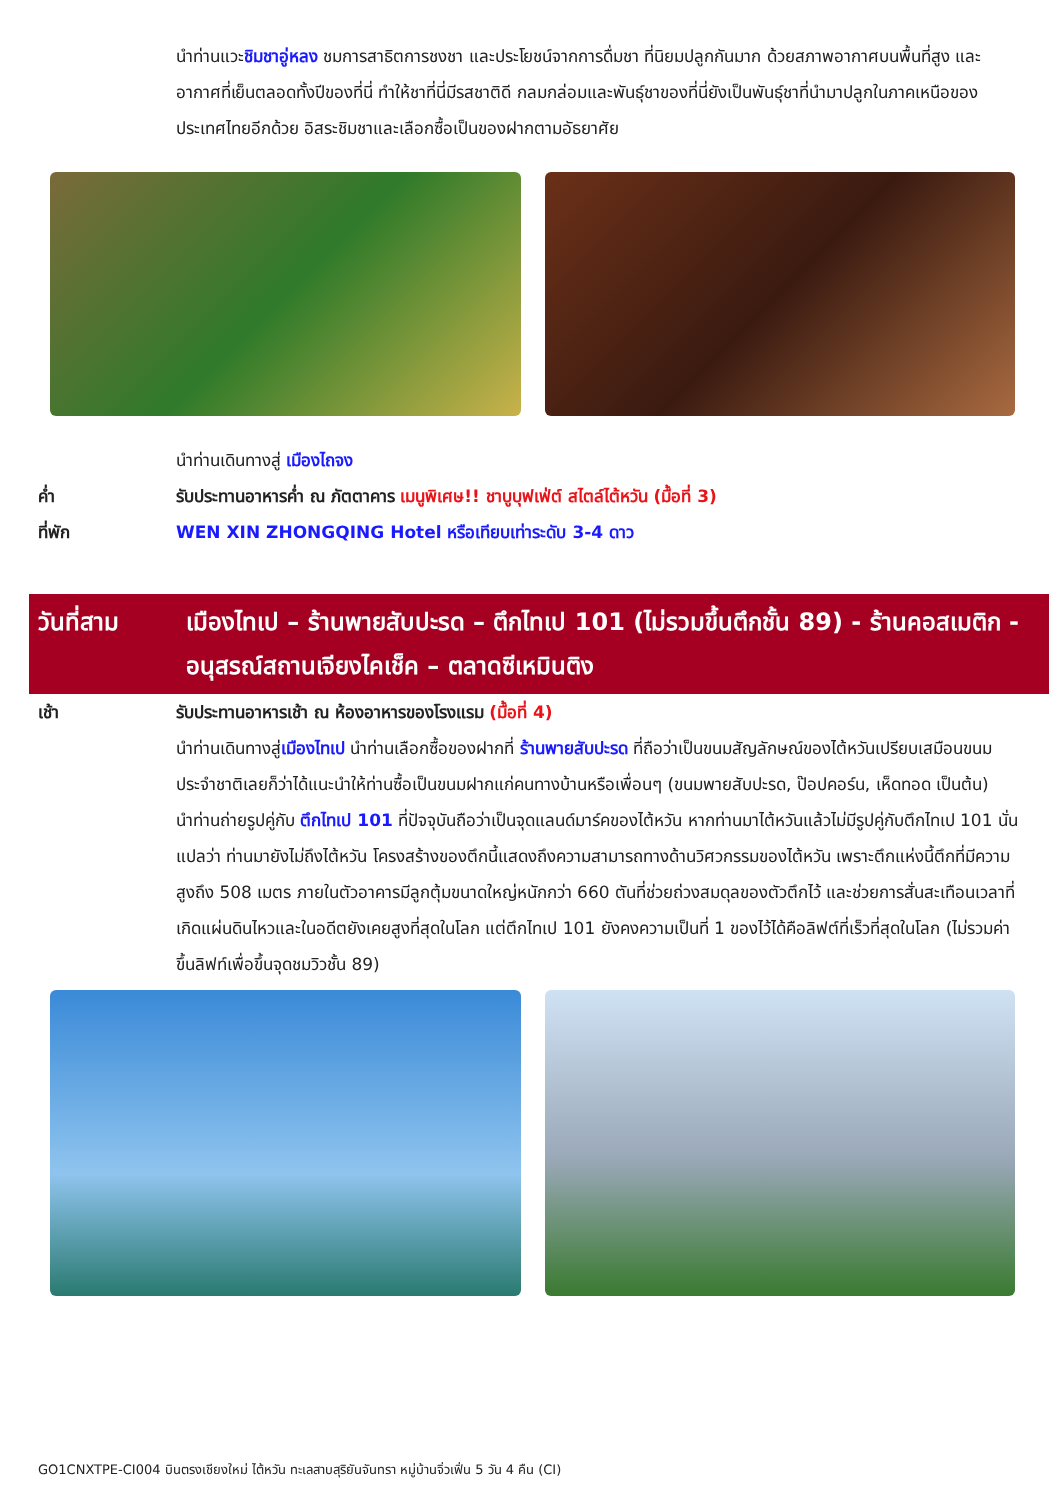นำท่านแวะชิมชาอู่หลง ชมการสาธิตการชงชา และประโยชน์จากการดื่มชา ที่นิยมปลูกกันมาก ด้วยสภาพอากาศบนพื้นที่สูง และอากาศที่เย็นตลอดทั้งปีของที่นี่ ทำให้ชาที่นี่มีรสชาติดี กลมกล่อมและพันธุ์ชาของที่นี่ยังเป็นพันธุ์ชาที่นำมาปลูกในภาคเหนือของประเทศไทยอีกด้วย อิสระชิมชาและเลือกซื้อเป็นของฝากตามอัธยาศัย
นำท่านเดินทางสู่ เมืองไถจง
ค่ำ รับประทานอาหารค่ำ ณ ภัตตาคาร เมนูพิเศษ!! ชาบูบุฟเฟ่ต์ สไตล์ไต้หวัน (มื้อที่ 3)
ที่พัก WEN XIN ZHONGQING Hotel หรือเทียบเท่าระดับ 3-4 ดาว
วันที่สาม เมืองไทเป – ร้านพายสับปะรด – ตึกไทเป 101 (ไม่รวมขึ้นตึกชั้น 89) - ร้านคอสเมติก - อนุสรณ์สถานเจียงไคเช็ค – ตลาดซีเหมินติง
เช้า รับประทานอาหารเช้า ณ ห้องอาหารของโรงแรม (มื้อที่ 4)
นำท่านเดินทางสู่เมืองไทเป นำท่านเลือกซื้อของฝากที่ ร้านพายสับปะรด ที่ถือว่าเป็นขนมสัญลักษณ์ของไต้หวันเปรียบเสมือนขนมประจำชาติเลยก็ว่าได้แนะนำให้ท่านซื้อเป็นขนมฝากแก่คนทางบ้านหรือเพื่อนๆ (ขนมพายสับปะรด, ป๊อปคอร์น, เห็ดทอด เป็นต้น)
นำท่านถ่ายรูปคู่กับ ตึกไทเป 101 ที่ปัจจุบันถือว่าเป็นจุดแลนด์มาร์คของไต้หวัน หากท่านมาไต้หวันแล้วไม่มีรูปคู่กับตึกไทเป 101 นั่นแปลว่า ท่านมายังไม่ถึงไต้หวัน โครงสร้างของตึกนี้แสดงถึงความสามารถทางด้านวิศวกรรมของไต้หวัน เพราะตึกแห่งนี้ตึกที่มีความสูงถึง 508 เมตร ภายในตัวอาคารมีลูกตุ้มขนาดใหญ่หนักกว่า 660 ตันที่ช่วยถ่วงสมดุลของตัวตึกไว้ และช่วยการสั่นสะเทือนเวลาที่เกิดแผ่นดินไหวและในอดีตยังเคยสูงที่สุดในโลก แต่ตึกไทเป 101 ยังคงความเป็นที่ 1 ของไว้ได้คือลิฟต์ที่เร็วที่สุดในโลก (ไม่รวมค่าขึ้นลิฟท์เพื่อขึ้นจุดชมวิวชั้น 89)
GO1CNXTPE-CI004 บินตรงเชียงใหม่ ไต้หวัน ทะเลสาบสุริยันจันทรา หมู่บ้านจิ่วเฟิ่น 5 วัน 4 คืน (CI)